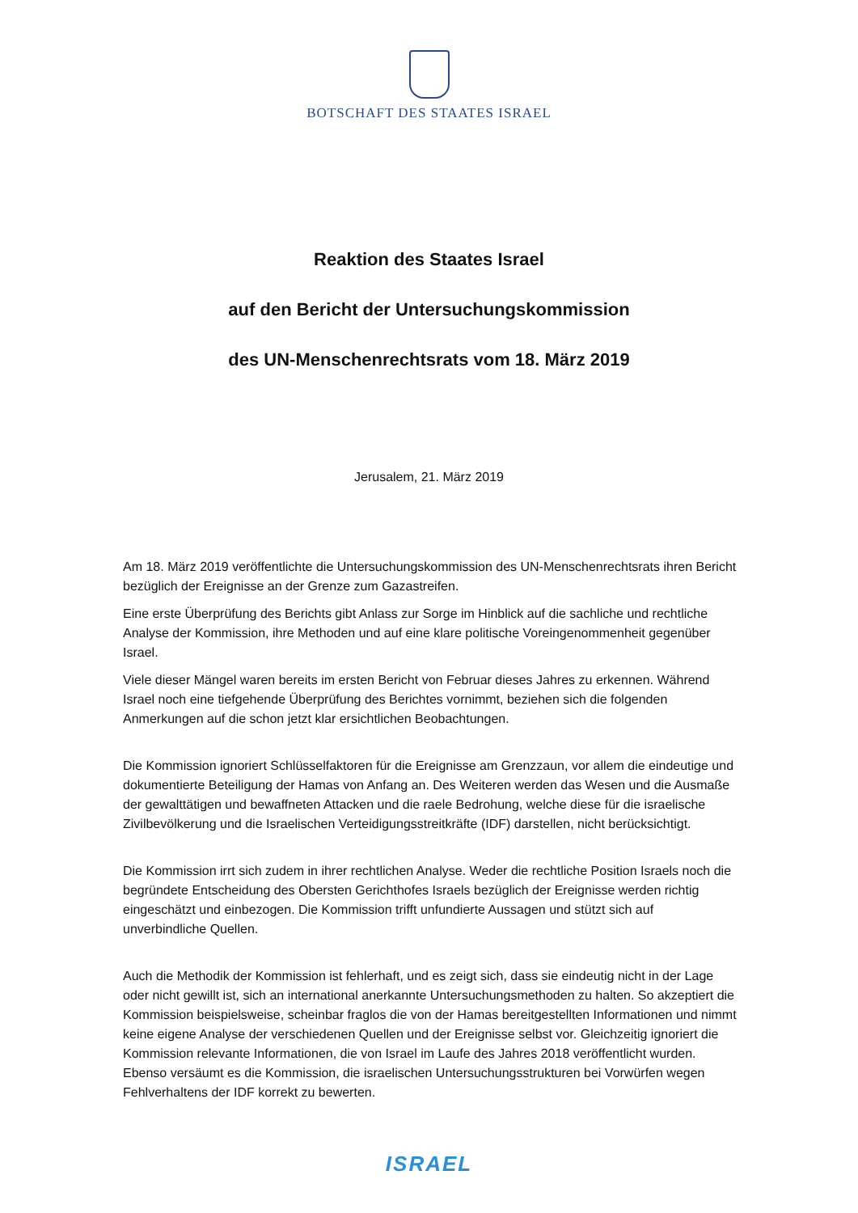BOTSCHAFT DES STAATES ISRAEL
Reaktion des Staates Israel
auf den Bericht der Untersuchungskommission
des UN-Menschenrechtsrats vom 18. März 2019
Jerusalem, 21. März 2019
Am 18. März 2019 veröffentlichte die Untersuchungskommission des UN-Menschenrechtsrats ihren Bericht bezüglich der Ereignisse an der Grenze zum Gazastreifen.
Eine erste Überprüfung des Berichts gibt Anlass zur Sorge im Hinblick auf die sachliche und rechtliche Analyse der Kommission, ihre Methoden und auf eine klare politische Voreingenommenheit gegenüber Israel.
Viele dieser Mängel waren bereits im ersten Bericht von Februar dieses Jahres zu erkennen. Während Israel noch eine tiefgehende Überprüfung des Berichtes vornimmt, beziehen sich die folgenden Anmerkungen auf die schon jetzt klar ersichtlichen Beobachtungen.
Die Kommission ignoriert Schlüsselfaktoren für die Ereignisse am Grenzzaun, vor allem die eindeutige und dokumentierte Beteiligung der Hamas von Anfang an. Des Weiteren werden das Wesen und die Ausmaße der gewalttätigen und bewaffneten Attacken und die raele Bedrohung, welche diese für die israelische Zivilbevölkerung und die Israelischen Verteidigungsstreitkräfte (IDF) darstellen, nicht berücksichtigt.
Die Kommission irrt sich zudem in ihrer rechtlichen Analyse. Weder die rechtliche Position Israels noch die begründete Entscheidung des Obersten Gerichthofes Israels bezüglich der Ereignisse werden richtig eingeschätzt und einbezogen. Die Kommission trifft unfundierte Aussagen und stützt sich auf unverbindliche Quellen.
Auch die Methodik der Kommission ist fehlerhaft, und es zeigt sich, dass sie eindeutig nicht in der Lage oder nicht gewillt ist, sich an international anerkannte Untersuchungsmethoden zu halten. So akzeptiert die Kommission beispielsweise, scheinbar fraglos die von der Hamas bereitgestellten Informationen und nimmt keine eigene Analyse der verschiedenen Quellen und der Ereignisse selbst vor. Gleichzeitig ignoriert die Kommission relevante Informationen, die von Israel im Laufe des Jahres 2018 veröffentlicht wurden. Ebenso versäumt es die Kommission, die israelischen Untersuchungsstrukturen bei Vorwürfen wegen Fehlverhaltens der IDF korrekt zu bewerten.
ISRAEL